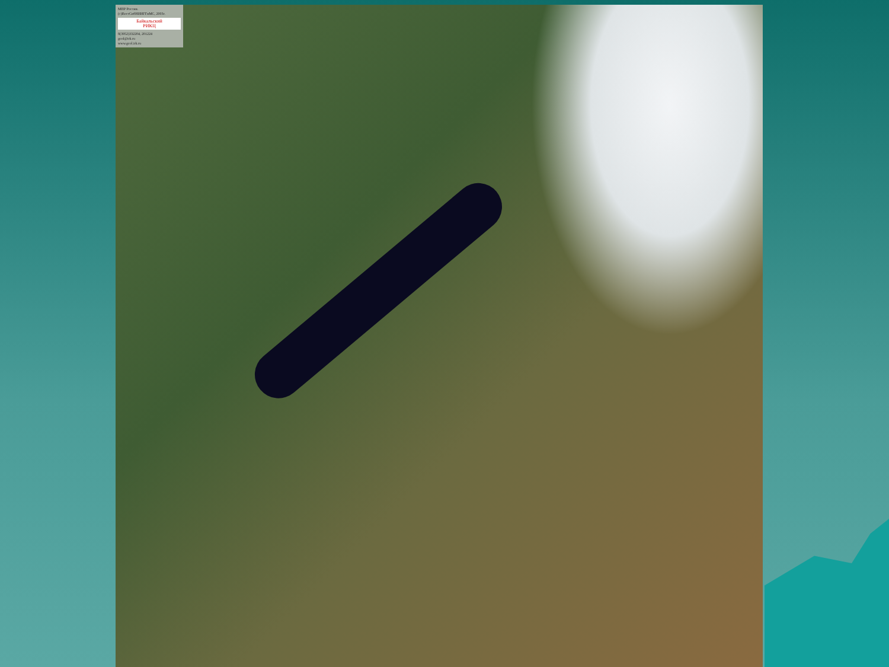МПР России.
(c)ВостСибНИИГГиМС, 2003г.
Байкальский
РИКЦ
8(3952)332204, 201224
geol@irk.ru
www.geol.irk.ru